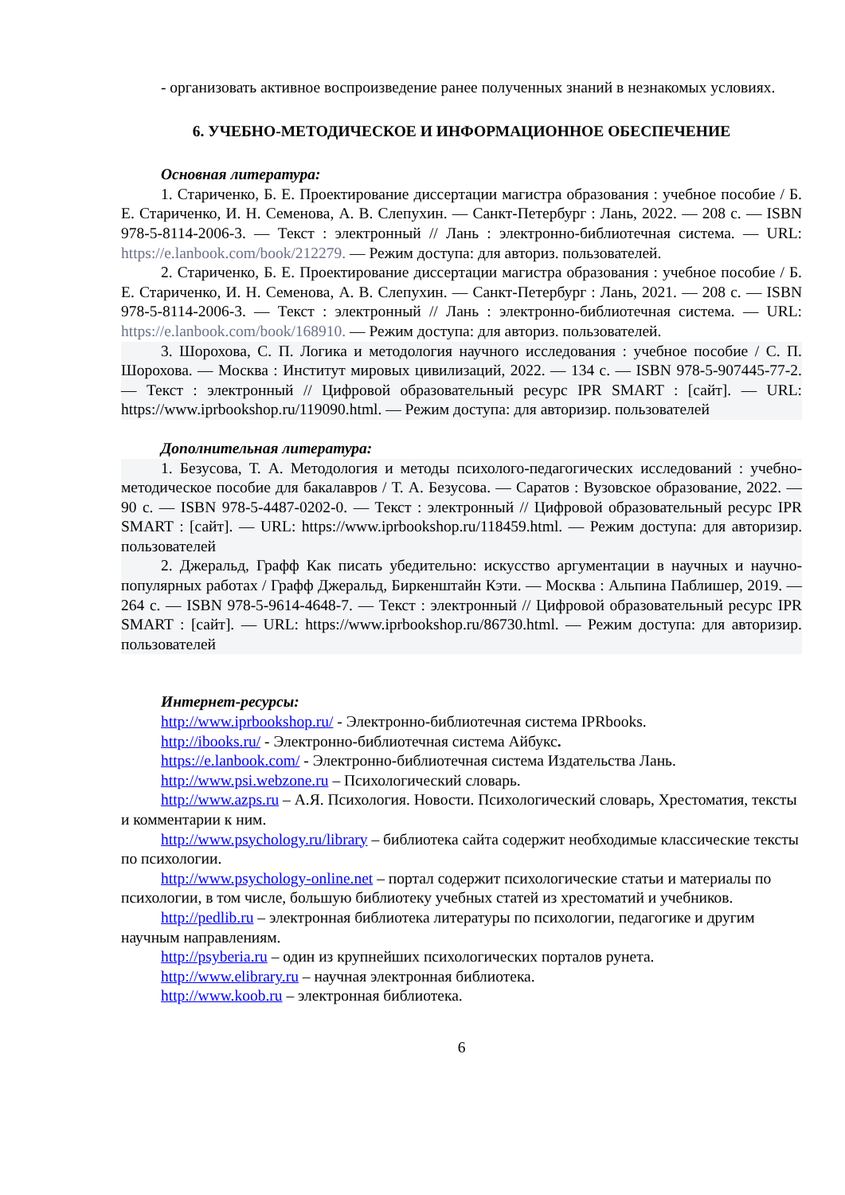- организовать активное воспроизведение ранее полученных знаний в незнакомых условиях.
6. УЧЕБНО-МЕТОДИЧЕСКОЕ И ИНФОРМАЦИОННОЕ ОБЕСПЕЧЕНИЕ
Основная литература:
1. Стариченко, Б. Е. Проектирование диссертации магистра образования : учебное пособие / Б. Е. Стариченко, И. Н. Семенова, А. В. Слепухин. — Санкт-Петербург : Лань, 2022. — 208 с. — ISBN 978-5-8114-2006-3. — Текст : электронный // Лань : электронно-библиотечная система. — URL: https://e.lanbook.com/book/212279. — Режим доступа: для авториз. пользователей.
2. Стариченко, Б. Е. Проектирование диссертации магистра образования : учебное пособие / Б. Е. Стариченко, И. Н. Семенова, А. В. Слепухин. — Санкт-Петербург : Лань, 2021. — 208 с. — ISBN 978-5-8114-2006-3. — Текст : электронный // Лань : электронно-библиотечная система. — URL: https://e.lanbook.com/book/168910. — Режим доступа: для авториз. пользователей.
3. Шорохова, С. П. Логика и методология научного исследования : учебное пособие / С. П. Шорохова. — Москва : Институт мировых цивилизаций, 2022. — 134 с. — ISBN 978-5-907445-77-2. — Текст : электронный // Цифровой образовательный ресурс IPR SMART : [сайт]. — URL: https://www.iprbookshop.ru/119090.html. — Режим доступа: для авторизир. пользователей
Дополнительная литература:
1. Безусова, Т. А. Методология и методы психолого-педагогических исследований : учебно-методическое пособие для бакалавров / Т. А. Безусова. — Саратов : Вузовское образование, 2022. — 90 с. — ISBN 978-5-4487-0202-0. — Текст : электронный // Цифровой образовательный ресурс IPR SMART : [сайт]. — URL: https://www.iprbookshop.ru/118459.html. — Режим доступа: для авторизир. пользователей
2. Джеральд, Графф Как писать убедительно: искусство аргументации в научных и научно-популярных работах / Графф Джеральд, Биркенштайн Кэти. — Москва : Альпина Паблишер, 2019. — 264 с. — ISBN 978-5-9614-4648-7. — Текст : электронный // Цифровой образовательный ресурс IPR SMART : [сайт]. — URL: https://www.iprbookshop.ru/86730.html. — Режим доступа: для авторизир. пользователей
Интернет-ресурсы:
http://www.iprbookshop.ru/ - Электронно-библиотечная система IPRbooks.
http://ibooks.ru/ - Электронно-библиотечная система Айбукс.
https://e.lanbook.com/ - Электронно-библиотечная система Издательства Лань.
http://www.psi.webzone.ru – Психологический словарь.
http://www.azps.ru – А.Я. Психология. Новости. Психологический словарь, Хрестоматия, тексты и комментарии к ним.
http://www.psychology.ru/library – библиотека сайта содержит необходимые классические тексты по психологии.
http://www.psychology-online.net – портал содержит психологические статьи и материалы по психологии, в том числе, большую библиотеку учебных статей из хрестоматий и учебников.
http://pedlib.ru – электронная библиотека литературы по психологии, педагогике и другим научным направлениям.
http://psyberia.ru – один из крупнейших психологических порталов рунета.
http://www.elibrary.ru – научная электронная библиотека.
http://www.koob.ru – электронная библиотека.
6